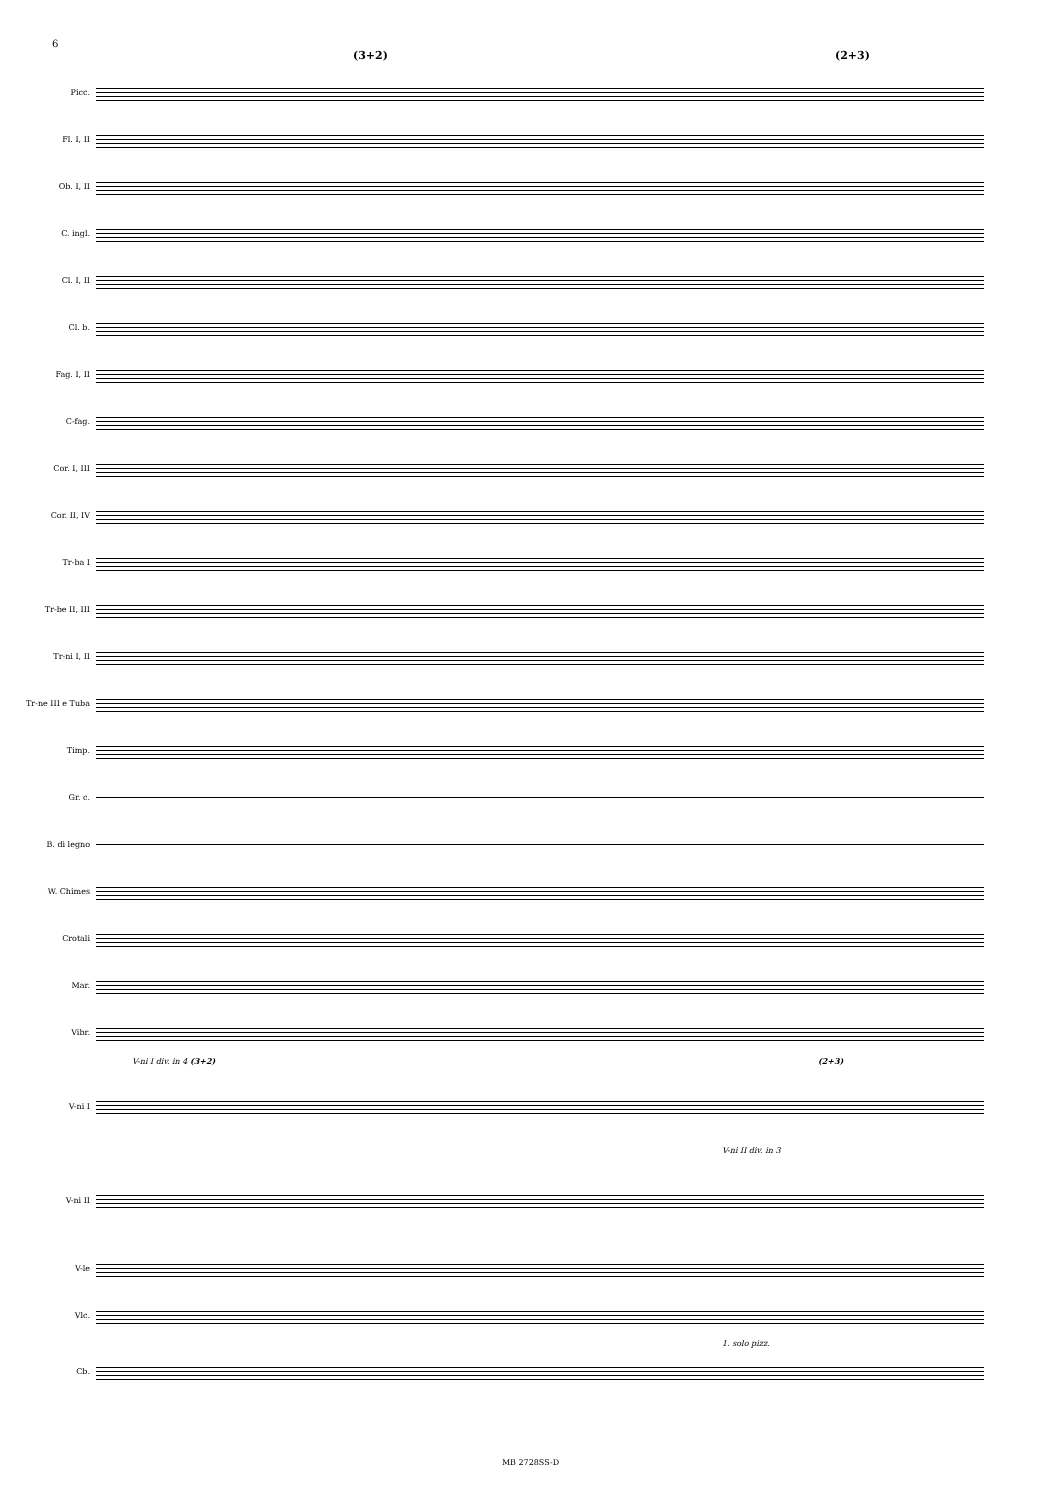6
(3+2) (2+3)
Picc.
Fl. I, II
Ob. I, II
C. ingl.
Cl. I, II
Cl. b.
Fag. I, II
C-fag.
Cor. I, III
Cor. II, IV
Tr-ba I
Tr-be II, III
Tr-ni I, II
Tr-ne III e Tuba
Timp.
Gr. c.
B. di legno
W. Chimes
Crotali
Mar.
Vibr.
V-ni I div. in 4 (3+2) (2+3)
V-ni I
V-ni II div. in 3
V-ni II
V-le
Vlc.
1. solo pizz.
Cb.
MB 2728SS-D